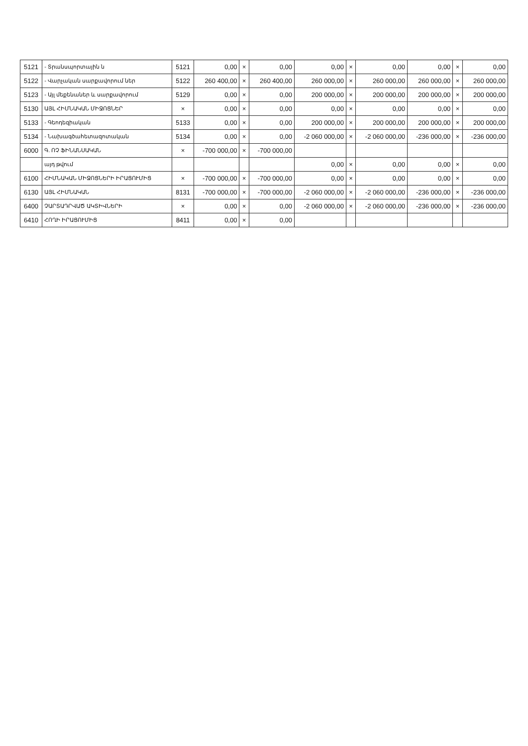| 5121 | - Տրանսպորտային ն | 5121 | 0,00 | × | 0,00 | 0,00 | × | 0,00 | 0,00 | × | 0,00 |
| 5122 | - Վարչական սարքավորում ներ | 5122 | 260 400,00 | × | 260 400,00 | 260 000,00 | × | 260 000,00 | 260 000,00 | × | 260 000,00 |
| 5123 | - Այլ մեքենաներ և սարքավորում | 5129 | 0,00 | × | 0,00 | 200 000,00 | × | 200 000,00 | 200 000,00 | × | 200 000,00 |
| 5130 | ԱՅԼ ՀԻՄՆԱԿԱՆ ՄԻՋՈՑՆԵՐ | × | 0,00 | × | 0,00 | 0,00 | × | 0,00 | 0,00 | × | 0,00 |
| 5133 | - Գեոդեզիական | 5133 | 0,00 | × | 0,00 | 200 000,00 | × | 200 000,00 | 200 000,00 | × | 200 000,00 |
| 5134 | - Նախագծահետազոտական | 5134 | 0,00 | × | 0,00 | -2 060 000,00 | × | -2 060 000,00 | -236 000,00 | × | -236 000,00 |
| 6000 | Գ. ՈՉ ՖԻՆԱՆՍԱԿԱՆ | × | -700 000,00 | × | -700 000,00 | | | | | | |
| | այդ թվում | | | | | 0,00 | × | 0,00 | 0,00 | × | 0,00 |
| 6100 | ՀԻՄՆԱԿԱՆ ՄԻՋՈՑՆԵՐԻ ԻՐԱՑՈՒՄԻՑ | × | -700 000,00 | × | -700 000,00 | 0,00 | × | 0,00 | 0,00 | × | 0,00 |
| 6130 | ԱՅԼ ՀԻՄՆԱԿԱՆ | 8131 | -700 000,00 | × | -700 000,00 | -2 060 000,00 | × | -2 060 000,00 | -236 000,00 | × | -236 000,00 |
| 6400 | ՉԱՐՏԱԴՐՎԱԾ ԱԿՏԻՎՆԵՐԻ | × | 0,00 | × | 0,00 | -2 060 000,00 | × | -2 060 000,00 | -236 000,00 | × | -236 000,00 |
| 6410 | ՀՈՂԻ ԻՐԱՑՈՒՄԻՑ | 8411 | 0,00 | × | 0,00 | | | | | | |